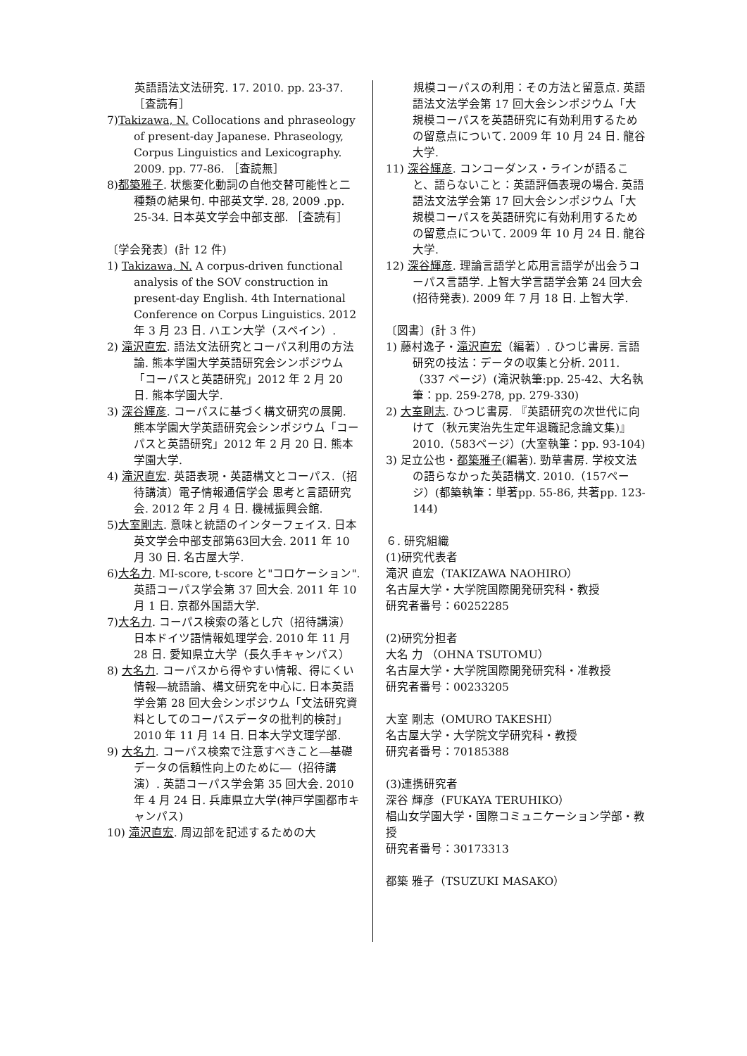英語語法文法研究. 17. 2010. pp. 23-37. ［査読有］
7)Takizawa, N. Collocations and phraseology of present-day Japanese. Phraseology, Corpus Linguistics and Lexicography. 2009. pp. 77-86. ［査読無］
8)都築雅子. 状態変化動詞の自他交替可能性と二種類の結果句. 中部英文学. 28, 2009 .pp. 25-34. 日本英文学会中部支部. ［査読有］
〔学会発表〕(計 12 件)
1) Takizawa, N. A corpus-driven functional analysis of the SOV construction in present-day English. 4th International Conference on Corpus Linguistics. 2012 年 3 月 23 日. ハエン大学（スペイン）.
2) 滝沢直宏. 語法文法研究とコーパス利用の方法論. 熊本学園大学英語研究会シンポジウム「コーパスと英語研究」2012 年 2 月 20 日. 熊本学園大学.
3) 深谷輝彦. コーパスに基づく構文研究の展開. 熊本学園大学英語研究会シンポジウム「コーパスと英語研究」2012 年 2 月 20 日. 熊本学園大学.
4) 滝沢直宏. 英語表現・英語構文とコーパス.（招待講演）電子情報通信学会 思考と言語研究会. 2012 年 2 月 4 日. 機械振興会館.
5)大室剛志. 意味と統語のインターフェイス. 日本英文学会中部支部第63回大会. 2011 年 10 月 30 日. 名古屋大学.
6)大名力. MI-score, t-score と"コロケーション". 英語コーパス学会第 37 回大会. 2011 年 10 月 1 日. 京都外国語大学.
7)大名力. コーパス検索の落とし穴（招待講演）日本ドイツ語情報処理学会. 2010 年 11 月 28 日. 愛知県立大学（長久手キャンパス）
8) 大名力. コーパスから得やすい情報、得にくい情報―統語論、構文研究を中心に. 日本英語学会第 28 回大会シンポジウム「文法研究資料としてのコーパスデータの批判的検討」2010 年 11 月 14 日. 日本大学文理学部.
9) 大名力. コーパス検索で注意すべきこと―基礎データの信頼性向上のために―（招待講演）. 英語コーパス学会第 35 回大会. 2010 年 4 月 24 日. 兵庫県立大学(神戸学園都市キャンパス)
10) 滝沢直宏. 周辺部を記述するための大
規模コーパスの利用：その方法と留意点. 英語語法文法学会第 17 回大会シンポジウム「大規模コーパスを英語研究に有効利用するための留意点について. 2009 年 10 月 24 日. 龍谷大学.
11) 深谷輝彦. コンコーダンス・ラインが語ること、語らないこと：英語評価表現の場合. 英語語法文法学会第 17 回大会シンポジウム「大規模コーパスを英語研究に有効利用するための留意点について. 2009 年 10 月 24 日. 龍谷大学.
12) 深谷輝彦. 理論言語学と応用言語学が出会うコーパス言語学. 上智大学言語学会第 24 回大会(招待発表). 2009 年 7 月 18 日. 上智大学.
〔図書〕(計 3 件)
1) 藤村逸子・滝沢直宏（編著）. ひつじ書房. 言語研究の技法：データの収集と分析. 2011.（337 ページ）(滝沢執筆:pp. 25-42、大名執筆：pp. 259-278, pp. 279-330)
2) 大室剛志. ひつじ書房. 『英語研究の次世代に向けて（秋元実治先生定年退職記念論文集)』2010.（583ページ）(大室執筆：pp. 93-104)
3) 足立公也・都築雅子(編著). 勁草書房. 学校文法の語らなかった英語構文. 2010.（157ページ）(都築執筆：単著pp. 55-86, 共著pp. 123-144)
６. 研究組織
(1)研究代表者
滝沢 直宏（TAKIZAWA NAOHIRO）
名古屋大学・大学院国際開発研究科・教授
研究者番号：60252285
(2)研究分担者
大名 力 （OHNA TSUTOMU）
名古屋大学・大学院国際開発研究科・准教授
研究者番号：00233205
大室 剛志（OMURO TAKESHI）
名古屋大学・大学院文学研究科・教授
研究者番号：70185388
(3)連携研究者
深谷 輝彦（FUKAYA TERUHIKO）
椙山女学園大学・国際コミュニケーション学部・教授
研究者番号：30173313
都築 雅子（TSUZUKI MASAKO）